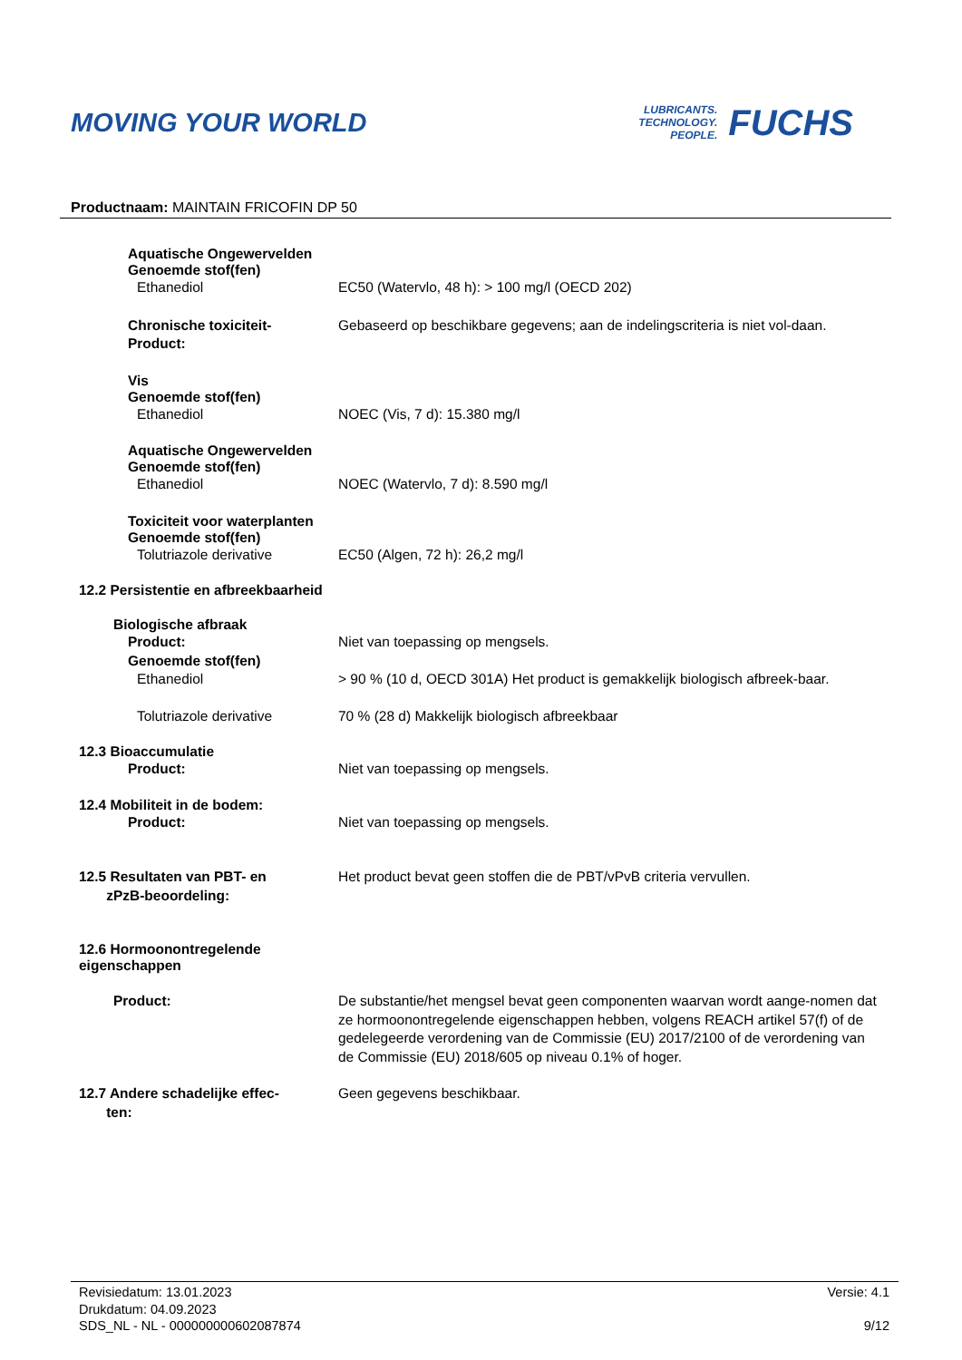MOVING YOUR WORLD
LUBRICANTS.
TECHNOLOGY.
PEOPLE.
FUCHS
Productnaam: MAINTAIN FRICOFIN DP 50
Aquatische Ongewervelden
Genoemde stof(fen)
Ethanediol EC50 (Watervlo, 48 h): > 100 mg/l (OECD 202)
Chronische toxiciteit-
Product:
Gebaseerd op beschikbare gegevens; aan de indelingscriteria is niet vol-daan.
Vis
Genoemde stof(fen)
Ethanediol NOEC (Vis, 7 d): 15.380 mg/l
Aquatische Ongewervelden
Genoemde stof(fen)
Ethanediol NOEC (Watervlo, 7 d): 8.590 mg/l
Toxiciteit voor waterplanten
Genoemde stof(fen)
Tolutriazole derivative EC50 (Algen, 72 h): 26,2 mg/l
12.2 Persistentie en afbreekbaarheid
Biologische afbraak
Product:
Genoemde stof(fen)
Niet van toepassing op mengsels.
Ethanediol > 90 % (10 d, OECD 301A) Het product is gemakkelijk biologisch afbreek-baar.
Tolutriazole derivative 70 % (28 d) Makkelijk biologisch afbreekbaar
12.3 Bioaccumulatie
Product: Niet van toepassing op mengsels.
12.4 Mobiliteit in de bodem:
Product: Niet van toepassing op mengsels.
12.5 Resultaten van PBT- en
zPzB-beoordeling:
Het product bevat geen stoffen die de PBT/vPvB criteria vervullen.
12.6 Hormoonontregelende
eigenschappen
Product: De substantie/het mengsel bevat geen componenten waarvan wordt aange-nomen dat ze hormoonontregelende eigenschappen hebben, volgens REACH artikel 57(f) of de gedelegeerde verordening van de Commissie (EU) 2017/2100 of de verordening van de Commissie (EU) 2018/605 op niveau 0.1% of hoger.
12.7 Andere schadelijke effec-
ten:
Geen gegevens beschikbaar.
Revisiedatum: 13.01.2023
Drukdatum: 04.09.2023
SDS_NL - NL - 000000000602087874
Versie: 4.1
9/12